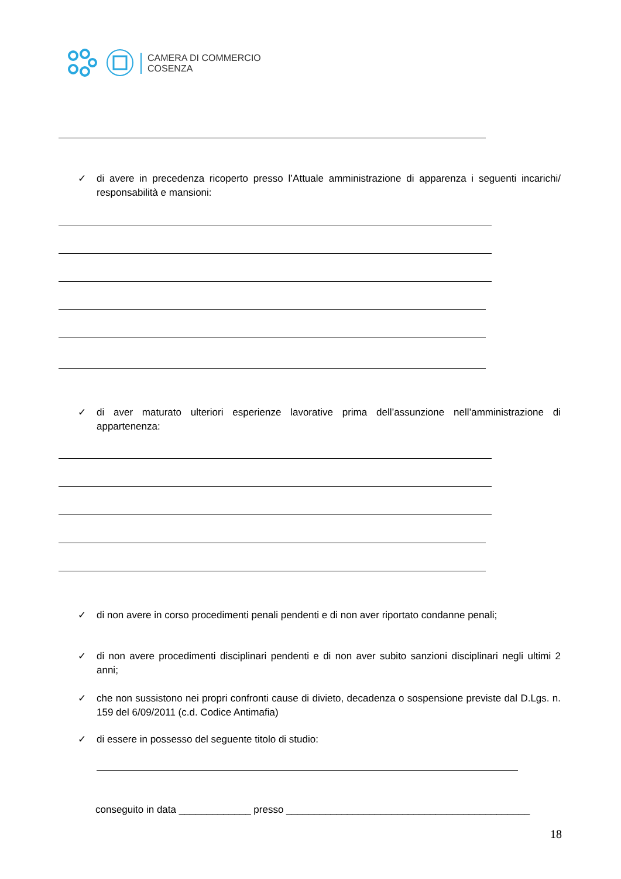CAMERA DI COMMERCIO
COSENZA
✓
di avere in precedenza ricoperto presso l’Attuale amministrazione di apparenza i seguenti incarichi/ responsabilità e mansioni:
✓
di aver maturato ulteriori esperienze lavorative prima dell’assunzione nell’amministrazione di appartenenza:
✓
di non avere in corso procedimenti penali pendenti e di non aver riportato condanne penali;
✓
di non avere procedimenti disciplinari pendenti e di non aver subito sanzioni disciplinari negli ultimi 2 anni;
✓
che non sussistono nei propri confronti cause di divieto, decadenza o sospensione previste dal D.Lgs. n. 159 del 6/09/2011 (c.d. Codice Antimafia)
✓
di essere in possesso del seguente titolo di studio:
conseguito in data _____________ presso ____________________________________________
18